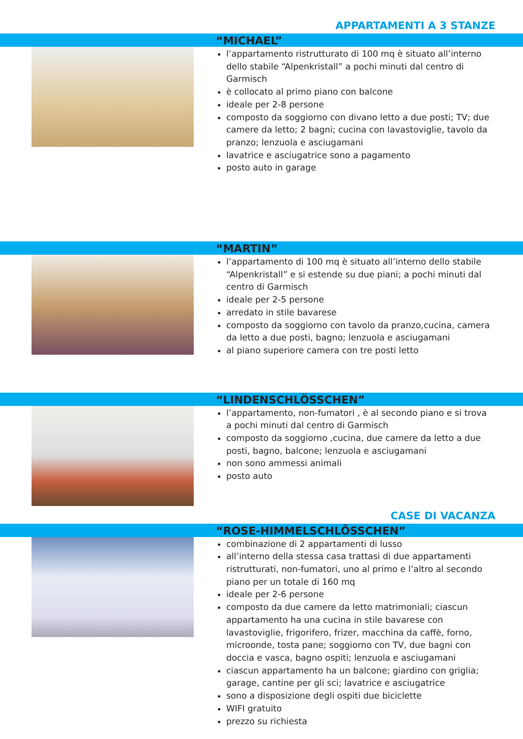APPARTAMENTI A 3 STANZE
“MICHAEL”
l’appartamento ristrutturato di 100 mq è situato all’interno dello stabile “Alpenkristall” a pochi minuti dal centro di Garmisch
è collocato al primo piano con balcone
ideale per 2-8 persone
composto da soggiorno con divano letto a due posti; TV; due camere da letto; 2 bagni; cucina con lavastoviglie, tavolo da pranzo; lenzuola e asciugamani
lavatrice e asciugatrice sono a pagamento
posto auto in garage
“MARTIN”
l’appartamento di 100 mq è situato all’interno dello stabile “Alpenkristall” e si estende su due piani; a pochi minuti dal centro di Garmisch
ideale per 2-5 persone
arredato in stile bavarese
composto da soggiorno con tavolo da pranzo,cucina, camera da letto a due posti, bagno; lenzuola e asciugamani
al piano superiore camera con tre posti letto
“LINDENSCHLÖSSCHEN”
l’appartamento, non-fumatori , è al secondo piano e si trova a pochi minuti dal centro di Garmisch
composto da soggiorno ,cucina, due camere da letto a due posti, bagno, balcone; lenzuola e asciugamani
non sono ammessi animali
posto auto
CASE DI VACANZA
“ROSE-HIMMELSCHLÖSSCHEN”
combinazione di 2 appartamenti di lusso
all’interno della stessa casa trattasi di due appartamenti ristrutturati, non-fumatori, uno al primo e l’altro al secondo piano per un totale di 160 mq
ideale per 2-6 persone
composto da due camere da letto matrimoniali; ciascun appartamento ha una cucina in stile bavarese con lavastoviglie, frigorifero, frizer, macchina da caffè, forno, microonde, tosta pane; soggiorno con TV, due bagni con doccia e vasca, bagno ospiti; lenzuola e asciugamani
ciascun appartamento ha un balcone; giardino con griglia; garage, cantine per gli sci; lavatrice e asciugatrice
sono a disposizione degli ospiti due biciclette
WIFI gratuito
prezzo su richiesta